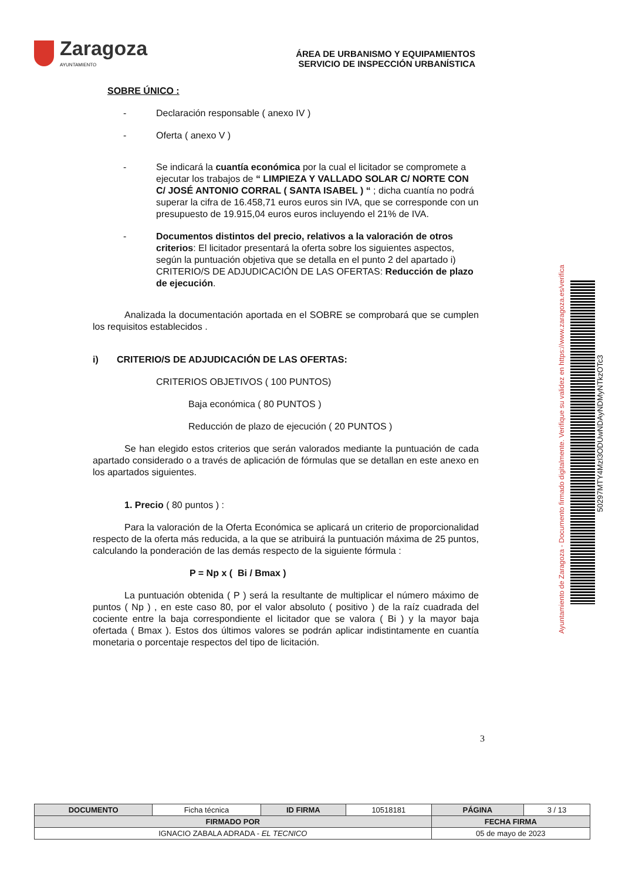Zaragoza
AYUNTAMIENTO
ÁREA DE URBANISMO Y EQUIPAMIENTOS
SERVICIO DE INSPECCIÓN URBANÍSTICA
SOBRE ÚNICO :
- Declaración responsable ( anexo IV )
- Oferta ( anexo V )
- Se indicará la cuantía económica por la cual el licitador se compromete a ejecutar los trabajos de “ LIMPIEZA Y VALLADO SOLAR C/ NORTE CON C/ JOSÉ ANTONIO CORRAL ( SANTA ISABEL ) “ ; dicha cuantía no podrá superar la cifra de 16.458,71 euros euros sin IVA, que se corresponde con un presupuesto de 19.915,04 euros euros incluyendo el 21% de IVA.
- Documentos distintos del precio, relativos a la valoración de otros criterios: El licitador presentará la oferta sobre los siguientes aspectos, según la puntuación objetiva que se detalla en el punto 2 del apartado i) CRITERIO/S DE ADJUDICACIÓN DE LAS OFERTAS: Reducción de plazo de ejecución.
Analizada la documentación aportada en el SOBRE se comprobará que se cumplen los requisitos establecidos .
i) CRITERIO/S DE ADJUDICACIÓN DE LAS OFERTAS:
CRITERIOS OBJETIVOS ( 100 PUNTOS)
Baja económica ( 80 PUNTOS )
Reducción de plazo de ejecución ( 20 PUNTOS )
Se han elegido estos criterios que serán valorados mediante la puntuación de cada apartado considerado o a través de aplicación de fórmulas que se detallan en este anexo en los apartados siguientes.
1. Precio ( 80 puntos ) :
Para la valoración de la Oferta Económica se aplicará un criterio de proporcionalidad respecto de la oferta más reducida, a la que se atribuirá la puntuación máxima de 25 puntos, calculando la ponderación de las demás respecto de la siguiente fórmula :
P = Np x ( Bi / Bmax )
La puntuación obtenida ( P ) será la resultante de multiplicar el número máximo de puntos ( Np ) , en este caso 80, por el valor absoluto ( positivo ) de la raíz cuadrada del cociente entre la baja correspondiente el licitador que se valora ( Bi ) y la mayor baja ofertada ( Bmax ). Estos dos últimos valores se podrán aplicar indistintamente en cuantía monetaria o porcentaje respectos del tipo de licitación.
3
Ayuntamiento de Zaragoza - Documento firmado digitalmente. Verifique su validez en https://www.zaragoza.es/verifica
50297MTY4MzI3ODUwNDAyNDMyNTkzOTc3
| DOCUMENTO | Ficha técnica | ID FIRMA | 10518181 | PÁGINA | 3 / 13 |
| FIRMADO POR | | | | FECHA FIRMA | |
| IGNACIO ZABALA ADRADA - EL TECNICO | | | | 05 de mayo de 2023 | |